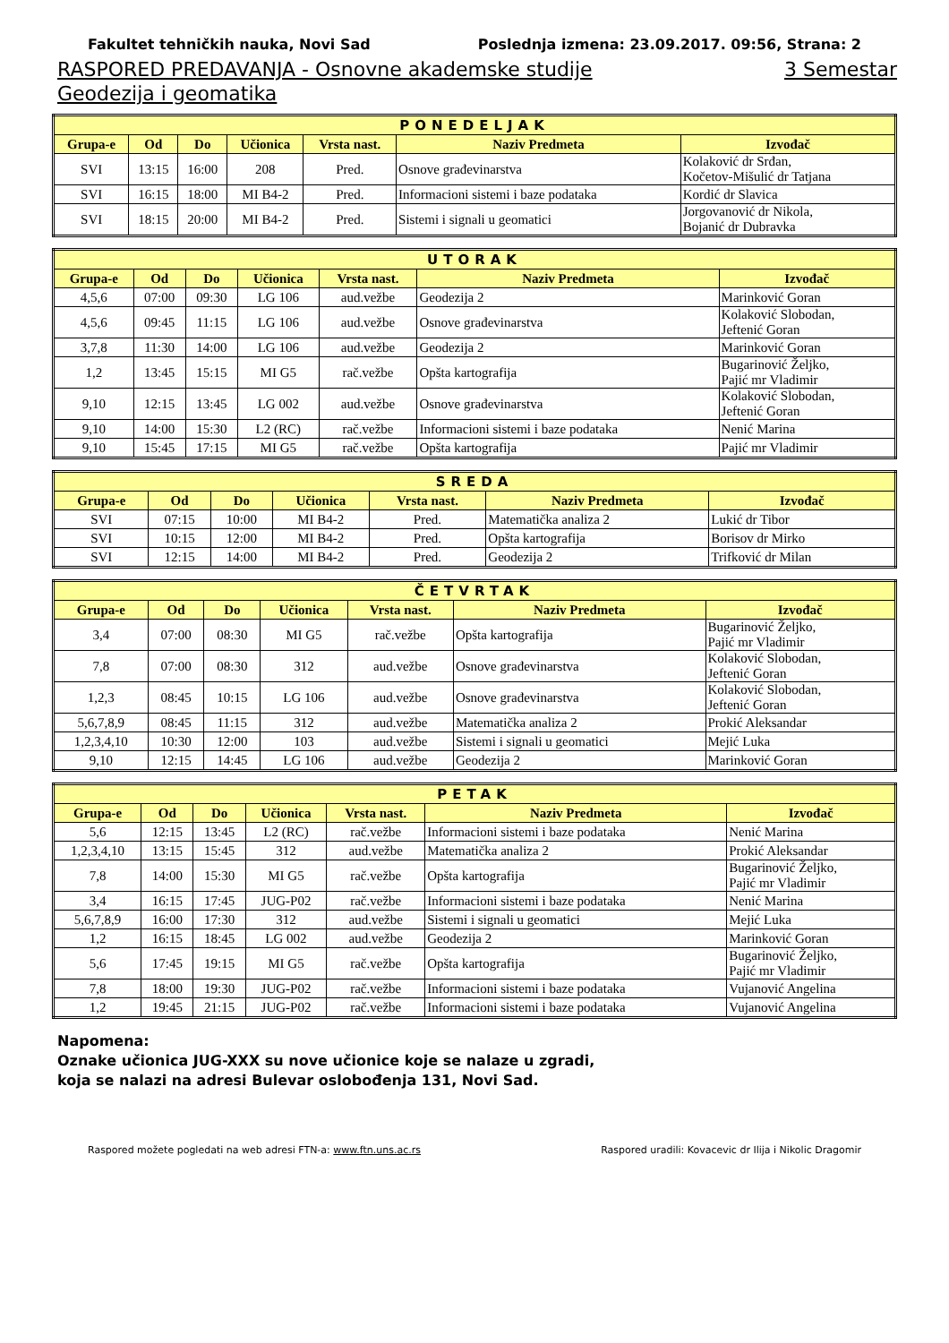Fakultet tehničkih nauka, Novi Sad Poslednja izmena: 23.09.2017. 09:56, Strana: 2
RASPORED PREDAVANJA - Osnovne akademske studije 3 Semestar
Geodezija i geomatika
| PONEDELJAK | | | | | | |
| --- | --- | --- | --- | --- | --- | --- |
| Grupa-e | Od | Do | Učionica | Vrsta nast. | Naziv Predmeta | Izvođač |
| SVI | 13:15 | 16:00 | 208 | Pred. | Osnove građevinarstva | Kolaković dr Srđan, Kočetov-Mišulić dr Tatjana |
| SVI | 16:15 | 18:00 | MI B4-2 | Pred. | Informacioni sistemi i baze podataka | Kordić dr Slavica |
| SVI | 18:15 | 20:00 | MI B4-2 | Pred. | Sistemi i signali u geomatici | Jorgovanović dr Nikola, Bojanić dr Dubravka |
| UTORAK | | | | | | |
| --- | --- | --- | --- | --- | --- | --- |
| Grupa-e | Od | Do | Učionica | Vrsta nast. | Naziv Predmeta | Izvođač |
| 4,5,6 | 07:00 | 09:30 | LG 106 | aud.vežbe | Geodezija 2 | Marinković Goran |
| 4,5,6 | 09:45 | 11:15 | LG 106 | aud.vežbe | Osnove građevinarstva | Kolaković Slobodan, Jeftenić Goran |
| 3,7,8 | 11:30 | 14:00 | LG 106 | aud.vežbe | Geodezija 2 | Marinković Goran |
| 1,2 | 13:45 | 15:15 | MI G5 | rač.vežbe | Opšta kartografija | Bugarinović Željko, Pajić mr Vladimir |
| 9,10 | 12:15 | 13:45 | LG 002 | aud.vežbe | Osnove građevinarstva | Kolaković Slobodan, Jeftenić Goran |
| 9,10 | 14:00 | 15:30 | L2 (RC) | rač.vežbe | Informacioni sistemi i baze podataka | Nenić Marina |
| 9,10 | 15:45 | 17:15 | MI G5 | rač.vežbe | Opšta kartografija | Pajić mr Vladimir |
| SREDA | | | | | | |
| --- | --- | --- | --- | --- | --- | --- |
| Grupa-e | Od | Do | Učionica | Vrsta nast. | Naziv Predmeta | Izvođač |
| SVI | 07:15 | 10:00 | MI B4-2 | Pred. | Matematička analiza 2 | Lukić dr Tibor |
| SVI | 10:15 | 12:00 | MI B4-2 | Pred. | Opšta kartografija | Borisov dr Mirko |
| SVI | 12:15 | 14:00 | MI B4-2 | Pred. | Geodezija 2 | Trifković dr Milan |
| ČETVRTAK | | | | | | |
| --- | --- | --- | --- | --- | --- | --- |
| Grupa-e | Od | Do | Učionica | Vrsta nast. | Naziv Predmeta | Izvođač |
| 3,4 | 07:00 | 08:30 | MI G5 | rač.vežbe | Opšta kartografija | Bugarinović Željko, Pajić mr Vladimir |
| 7,8 | 07:00 | 08:30 | 312 | aud.vežbe | Osnove građevinarstva | Kolaković Slobodan, Jeftenić Goran |
| 1,2,3 | 08:45 | 10:15 | LG 106 | aud.vežbe | Osnove građevinarstva | Kolaković Slobodan, Jeftenić Goran |
| 5,6,7,8,9 | 08:45 | 11:15 | 312 | aud.vežbe | Matematička analiza 2 | Prokić Aleksandar |
| 1,2,3,4,10 | 10:30 | 12:00 | 103 | aud.vežbe | Sistemi i signali u geomatici | Mejić Luka |
| 9,10 | 12:15 | 14:45 | LG 106 | aud.vežbe | Geodezija 2 | Marinković Goran |
| PETAK | | | | | | |
| --- | --- | --- | --- | --- | --- | --- |
| Grupa-e | Od | Do | Učionica | Vrsta nast. | Naziv Predmeta | Izvođač |
| 5,6 | 12:15 | 13:45 | L2 (RC) | rač.vežbe | Informacioni sistemi i baze podataka | Nenić Marina |
| 1,2,3,4,10 | 13:15 | 15:45 | 312 | aud.vežbe | Matematička analiza 2 | Prokić Aleksandar |
| 7,8 | 14:00 | 15:30 | MI G5 | rač.vežbe | Opšta kartografija | Bugarinović Željko, Pajić mr Vladimir |
| 3,4 | 16:15 | 17:45 | JUG-P02 | rač.vežbe | Informacioni sistemi i baze podataka | Nenić Marina |
| 5,6,7,8,9 | 16:00 | 17:30 | 312 | aud.vežbe | Sistemi i signali u geomatici | Mejić Luka |
| 1,2 | 16:15 | 18:45 | LG 002 | aud.vežbe | Geodezija 2 | Marinković Goran |
| 5,6 | 17:45 | 19:15 | MI G5 | rač.vežbe | Opšta kartografija | Bugarinović Željko, Pajić mr Vladimir |
| 7,8 | 18:00 | 19:30 | JUG-P02 | rač.vežbe | Informacioni sistemi i baze podataka | Vujanović Angelina |
| 1,2 | 19:45 | 21:15 | JUG-P02 | rač.vežbe | Informacioni sistemi i baze podataka | Vujanović Angelina |
Napomena:
Oznake učionica JUG-XXX su nove učionice koje se nalaze u zgradi,
koja se nalazi na adresi Bulevar oslobođenja 131, Novi Sad.
Raspored možete pogledati na web adresi FTN-a: www.ftn.uns.ac.rs Raspored uradili: Kovacevic dr Ilija i Nikolic Dragomir